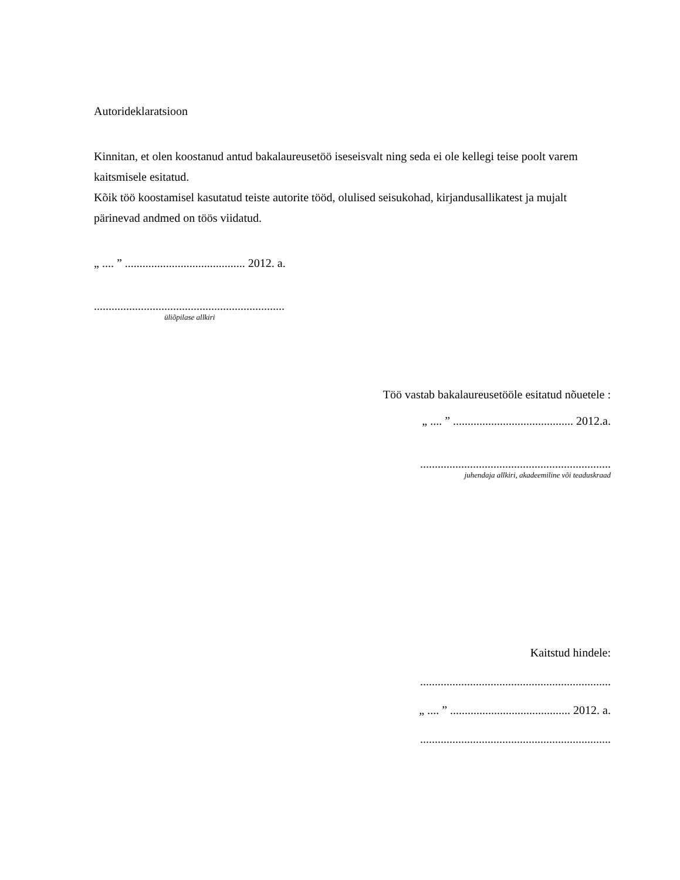Autorideklaratsioon
Kinnitan, et olen koostanud antud bakalaureusetöö iseseisvalt ning seda ei ole kellegi teise poolt varem kaitsmisele esitatud.
Kõik töö koostamisel kasutatud teiste autorite tööd, olulised seisukohad, kirjandusallikatest ja mujalt pärinevad andmed on töös viidatud.
„ .... ” ......................................... 2012. a.
.................................................................
üliõpilase allkiri
Töö vastab bakalaureusetööle esitatud nõuetele :
„ .... ” ......................................... 2012.a.
.................................................................
juhendaja allkiri, akadeemiline või teaduskraad
Kaitstud hindele:
.................................................................
„ .... ” ......................................... 2012. a.
.................................................................